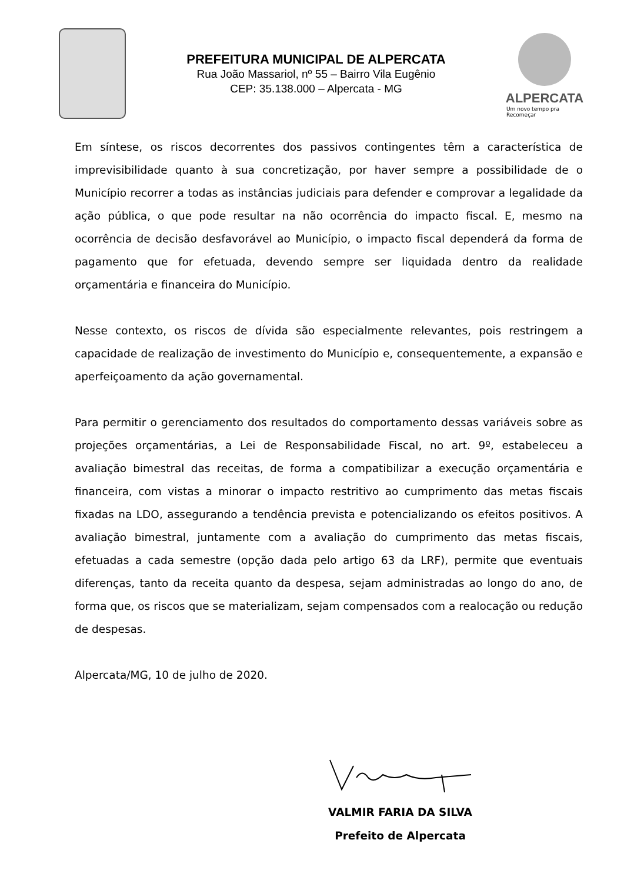PREFEITURA MUNICIPAL DE ALPERCATA
Rua João Massariol, nº 55 – Bairro Vila Eugênio
CEP: 35.138.000 – Alpercata - MG
ALPERCATA
Um novo tempo pra Recomeçar
Em síntese, os riscos decorrentes dos passivos contingentes têm a característica de imprevisibilidade quanto à sua concretização, por haver sempre a possibilidade de o Município recorrer a todas as instâncias judiciais para defender e comprovar a legalidade da ação pública, o que pode resultar na não ocorrência do impacto fiscal. E, mesmo na ocorrência de decisão desfavorável ao Município, o impacto fiscal dependerá da forma de pagamento que for efetuada, devendo sempre ser liquidada dentro da realidade orçamentária e financeira do Município.
Nesse contexto, os riscos de dívida são especialmente relevantes, pois restringem a capacidade de realização de investimento do Município e, consequentemente, a expansão e aperfeiçoamento da ação governamental.
Para permitir o gerenciamento dos resultados do comportamento dessas variáveis sobre as projeções orçamentárias, a Lei de Responsabilidade Fiscal, no art. 9º, estabeleceu a avaliação bimestral das receitas, de forma a compatibilizar a execução orçamentária e financeira, com vistas a minorar o impacto restritivo ao cumprimento das metas fiscais fixadas na LDO, assegurando a tendência prevista e potencializando os efeitos positivos. A avaliação bimestral, juntamente com a avaliação do cumprimento das metas fiscais, efetuadas a cada semestre (opção dada pelo artigo 63 da LRF), permite que eventuais diferenças, tanto da receita quanto da despesa, sejam administradas ao longo do ano, de forma que, os riscos que se materializam, sejam compensados com a realocação ou redução de despesas.
Alpercata/MG, 10 de julho de 2020.
VALMIR FARIA DA SILVA
Prefeito de Alpercata